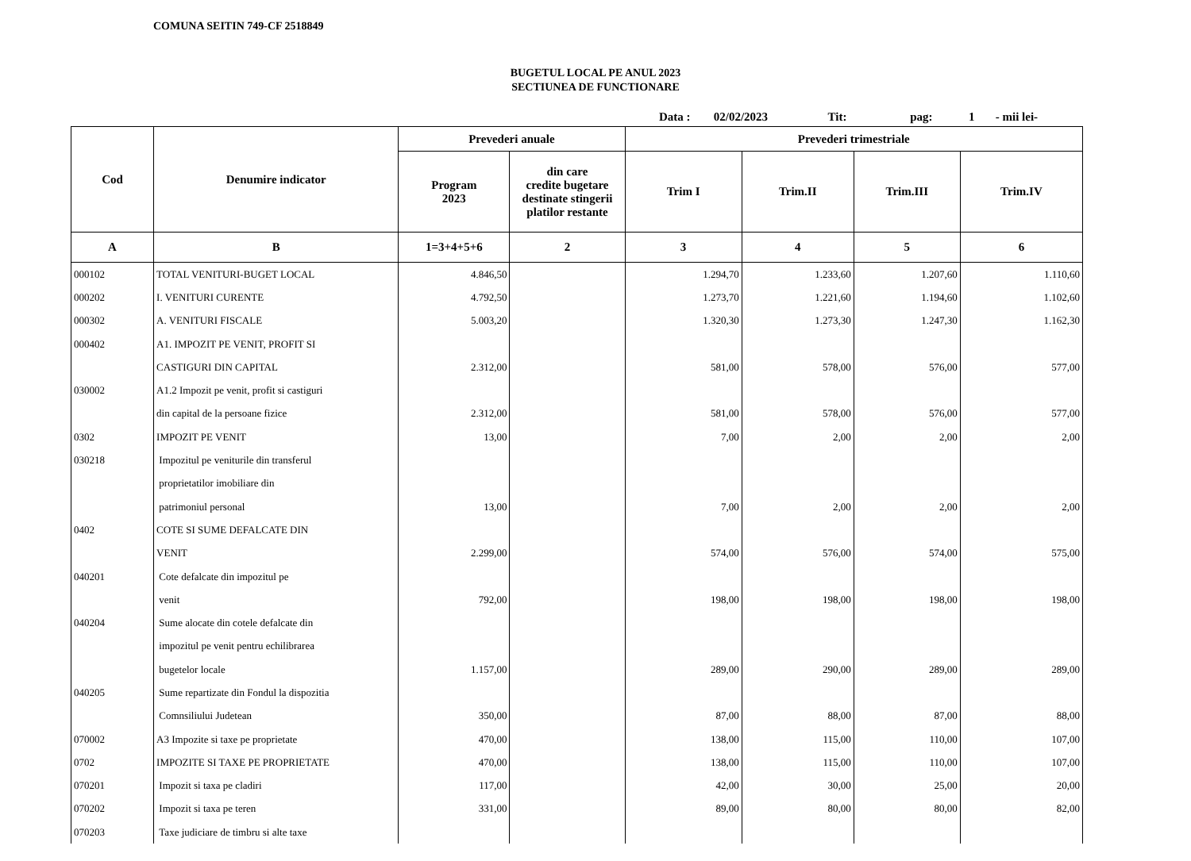COMUNA SEITIN 749-CF 2518849
BUGETUL LOCAL PE ANUL 2023
SECTIUNEA DE FUNCTIONARE
Data : 02/02/2023 Tit: pag: 1 - mii lei-
| Cod | Denumire indicator | Prevederi anuale | | Prevederi trimestriale | | | |
| --- | --- | --- | --- | --- | --- | --- | --- |
| | | Program 2023 | din care credite bugetare destinate stingerii platilor restante | Trim I | Trim.II | Trim.III | Trim.IV |
| A | B | 1=3+4+5+6 | 2 | 3 | 4 | 5 | 6 |
| 000102 | TOTAL VENITURI-BUGET LOCAL | 4.846,50 | | 1.294,70 | 1.233,60 | 1.207,60 | 1.110,60 |
| 000202 | I. VENITURI CURENTE | 4.792,50 | | 1.273,70 | 1.221,60 | 1.194,60 | 1.102,60 |
| 000302 | A. VENITURI FISCALE | 5.003,20 | | 1.320,30 | 1.273,30 | 1.247,30 | 1.162,30 |
| 000402 | A1. IMPOZIT PE VENIT, PROFIT SI | | | | | | |
| | CASTIGURI DIN CAPITAL | 2.312,00 | | 581,00 | 578,00 | 576,00 | 577,00 |
| 030002 | A1.2 Impozit pe venit, profit si castiguri | | | | | | |
| | din capital de la persoane fizice | 2.312,00 | | 581,00 | 578,00 | 576,00 | 577,00 |
| 0302 | IMPOZIT PE VENIT | 13,00 | | 7,00 | 2,00 | 2,00 | 2,00 |
| 030218 | Impozitul pe veniturile din transferul | | | | | | |
| | proprietatilor imobiliare din | | | | | | |
| | patrimoniul personal | 13,00 | | 7,00 | 2,00 | 2,00 | 2,00 |
| 0402 | COTE SI SUME DEFALCATE DIN | | | | | | |
| | VENIT | 2.299,00 | | 574,00 | 576,00 | 574,00 | 575,00 |
| 040201 | Cote defalcate din impozitul pe | | | | | | |
| | venit | 792,00 | | 198,00 | 198,00 | 198,00 | 198,00 |
| 040204 | Sume alocate din cotele defalcate din | | | | | | |
| | impozitul pe venit pentru echilibrarea | | | | | | |
| | bugetelor locale | 1.157,00 | | 289,00 | 290,00 | 289,00 | 289,00 |
| 040205 | Sume repartizate din Fondul la dispozitia | | | | | | |
| | Comnsiliului Judetean | 350,00 | | 87,00 | 88,00 | 87,00 | 88,00 |
| 070002 | A3 Impozite si taxe pe proprietate | 470,00 | | 138,00 | 115,00 | 110,00 | 107,00 |
| 0702 | IMPOZITE SI TAXE PE PROPRIETATE | 470,00 | | 138,00 | 115,00 | 110,00 | 107,00 |
| 070201 | Impozit si taxa pe cladiri | 117,00 | | 42,00 | 30,00 | 25,00 | 20,00 |
| 070202 | Impozit si taxa pe teren | 331,00 | | 89,00 | 80,00 | 80,00 | 82,00 |
| 070203 | Taxe judiciare de timbru si alte taxe | | | | | | |